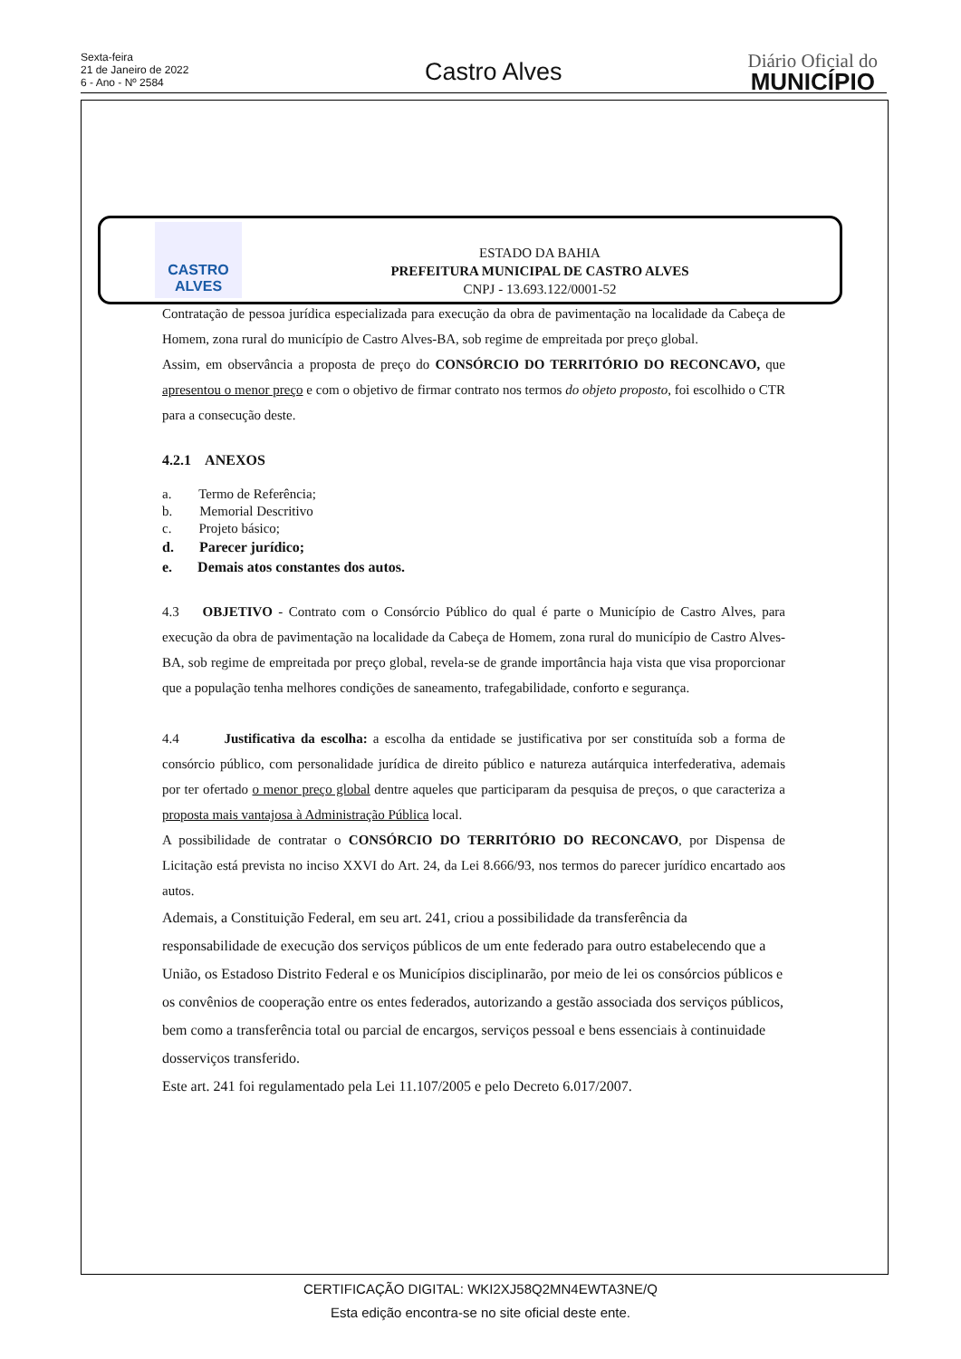Sexta-feira
21 de Janeiro de 2022
6 - Ano - Nº 2584
Castro Alves
Diário Oficial do
MUNICÍPIO
CASTRO
ALVES
ESTADO DA BAHIA
PREFEITURA MUNICIPAL DE CASTRO ALVES
CNPJ - 13.693.122/0001-52
Contratação de pessoa jurídica especializada para execução da obra de pavimentação na localidade da Cabeça de Homem, zona rural do município de Castro Alves-BA, sob regime de empreitada por preço global.
Assim, em observância a proposta de preço do CONSÓRCIO DO TERRITÓRIO DO RECONCAVO, que apresentou o menor preço e com o objetivo de firmar contrato nos termos do objeto proposto, foi escolhido o CTR para a consecução deste.
4.2.1 ANEXOS
a. Termo de Referência;
b. Memorial Descritivo
c. Projeto básico;
d. Parecer jurídico;
e. Demais atos constantes dos autos.
4.3 OBJETIVO - Contrato com o Consórcio Público do qual é parte o Município de Castro Alves, para execução da obra de pavimentação na localidade da Cabeça de Homem, zona rural do município de Castro Alves-BA, sob regime de empreitada por preço global, revela-se de grande importância haja vista que visa proporcionar que a população tenha melhores condições de saneamento, trafegabilidade, conforto e segurança.
4.4 Justificativa da escolha: a escolha da entidade se justificativa por ser constituída sob a forma de consórcio público, com personalidade jurídica de direito público e natureza autárquica interfederativa, ademais por ter ofertado o menor preço global dentre aqueles que participaram da pesquisa de preços, o que caracteriza a proposta mais vantajosa à Administração Pública local.
A possibilidade de contratar o CONSÓRCIO DO TERRITÓRIO DO RECONCAVO, por Dispensa de Licitação está prevista no inciso XXVI do Art. 24, da Lei 8.666/93, nos termos do parecer jurídico encartado aos autos.
Ademais, a Constituição Federal, em seu art. 241, criou a possibilidade da transferência da responsabilidade de execução dos serviços públicos de um ente federado para outro estabelecendo que a União, os Estadoso Distrito Federal e os Municípios disciplinarão, por meio de lei os consórcios públicos e os convênios de cooperação entre os entes federados, autorizando a gestão associada dos serviços públicos, bem como a transferência total ou parcial de encargos, serviços pessoal e bens essenciais à continuidade dosserviços transferido.
Este art. 241 foi regulamentado pela Lei 11.107/2005 e pelo Decreto 6.017/2007.
CERTIFICAÇÃO DIGITAL: WKI2XJ58Q2MN4EWTA3NE/Q
Esta edição encontra-se no site oficial deste ente.